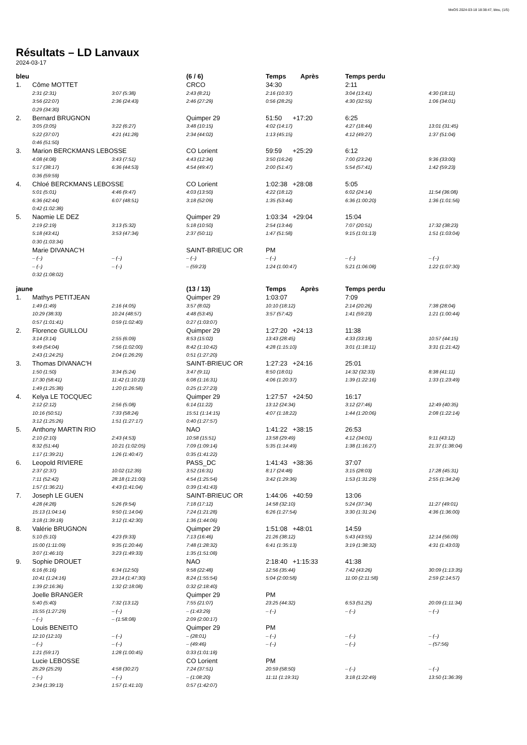MeOS 2024-03-18 18:38:47, bleu, (1/5)
Résultats – LD Lanvaux
2024-03-17
| bleu | | | (6 / 6) | Temps Après | Temps perdu | |
| --- | --- | --- | --- | --- | --- | --- |
| 1. | Côme MOTTET | | CRCO | 34:30 | 2:11 | |
| | 2:31 (2:31) | 3:07 (5:38) | 2:43 (8:21) | 2:16 (10:37) | 3:04 (13:41) | 4:30 (18:11) |
| | 3:56 (22:07) | 2:36 (24:43) | 2:46 (27:29) | 0:56 (28:25) | 4:30 (32:55) | 1:06 (34:01) |
| | 0:29 (34:30) | | | | | |
| 2. | Bernard BRUGNON | | Quimper 29 | 51:50 +17:20 | 6:25 | |
| | 3:05 (3:05) | 3:22 (6:27) | 3:48 (10:15) | 4:02 (14:17) | 4:27 (18:44) | 13:01 (31:45) |
| | 5:22 (37:07) | 4:21 (41:28) | 2:34 (44:02) | 1:13 (45:15) | 4:12 (49:27) | 1:37 (51:04) |
| | 0:46 (51:50) | | | | | |
| 3. | Marion BERCKMANS LEBOSSE | | CO Lorient | 59:59 +25:29 | 6:12 | |
| | 4:08 (4:08) | 3:43 (7:51) | 4:43 (12:34) | 3:50 (16:24) | 7:00 (23:24) | 9:36 (33:00) |
| | 5:17 (38:17) | 6:36 (44:53) | 4:54 (49:47) | 2:00 (51:47) | 5:54 (57:41) | 1:42 (59:23) |
| | 0:36 (59:59) | | | | | |
| 4. | Chloé BERCKMANS LEBOSSE | | CO Lorient | 1:02:38 +28:08 | 5:05 | |
| | 5:01 (5:01) | 4:46 (9:47) | 4:03 (13:50) | 4:22 (18:12) | 6:02 (24:14) | 11:54 (36:08) |
| | 6:36 (42:44) | 6:07 (48:51) | 3:18 (52:09) | 1:35 (53:44) | 6:36 (1:00:20) | 1:36 (1:01:56) |
| | 0:42 (1:02:38) | | | | | |
| 5. | Naomie LE DEZ | | Quimper 29 | 1:03:34 +29:04 | 15:04 | |
| | 2:19 (2:19) | 3:13 (5:32) | 5:18 (10:50) | 2:54 (13:44) | 7:07 (20:51) | 17:32 (38:23) |
| | 5:18 (43:41) | 3:53 (47:34) | 2:37 (50:11) | 1:47 (51:58) | 9:15 (1:01:13) | 1:51 (1:03:04) |
| | 0:30 (1:03:34) | | | | | |
| | Marie DIVANAC'H | | SAINT-BRIEUC OR | PM | | |
| | – (–) | – (–) | – (–) | – (–) | – (–) | – (–) |
| | – (–) | – (–) | – (59:23) | 1:24 (1:00:47) | 5:21 (1:06:08) | 1:22 (1:07:30) |
| | 0:32 (1:08:02) | | | | | |
| jaune | | | (13 / 13) | Temps Après | Temps perdu | |
| 1. | Mathys PETITJEAN | | Quimper 29 | 1:03:07 | 7:09 | |
| | 1:49 (1:49) | 2:16 (4:05) | 3:57 (8:02) | 10:10 (18:12) | 2:14 (20:26) | 7:38 (28:04) |
| | 10:29 (38:33) | 10:24 (48:57) | 4:48 (53:45) | 3:57 (57:42) | 1:41 (59:23) | 1:21 (1:00:44) |
| | 0:57 (1:01:41) | 0:59 (1:02:40) | 0:27 (1:03:07) | | | |
| 2. | Florence GUILLOU | | Quimper 29 | 1:27:20 +24:13 | 11:38 | |
| | 3:14 (3:14) | 2:55 (6:09) | 8:53 (15:02) | 13:43 (28:45) | 4:33 (33:18) | 10:57 (44:15) |
| | 9:49 (54:04) | 7:56 (1:02:00) | 8:42 (1:10:42) | 4:28 (1:15:10) | 3:01 (1:18:11) | 3:31 (1:21:42) |
| | 2:43 (1:24:25) | 2:04 (1:26:29) | 0:51 (1:27:20) | | | |
| 3. | Thomas DIVANAC'H | | SAINT-BRIEUC OR | 1:27:23 +24:16 | 25:01 | |
| | 1:50 (1:50) | 3:34 (5:24) | 3:47 (9:11) | 8:50 (18:01) | 14:32 (32:33) | 8:38 (41:11) |
| | 17:30 (58:41) | 11:42 (1:10:23) | 6:08 (1:16:31) | 4:06 (1:20:37) | 1:39 (1:22:16) | 1:33 (1:23:49) |
| | 1:49 (1:25:38) | 1:20 (1:26:58) | 0:25 (1:27:23) | | | |
| 4. | Kelya LE TOCQUEC | | Quimper 29 | 1:27:57 +24:50 | 16:17 | |
| | 2:12 (2:12) | 2:56 (5:08) | 6:14 (11:22) | 13:12 (24:34) | 3:12 (27:46) | 12:49 (40:35) |
| | 10:16 (50:51) | 7:33 (58:24) | 15:51 (1:14:15) | 4:07 (1:18:22) | 1:44 (1:20:06) | 2:08 (1:22:14) |
| | 3:12 (1:25:26) | 1:51 (1:27:17) | 0:40 (1:27:57) | | | |
| 5. | Anthony MARTIN RIO | | NAO | 1:41:22 +38:15 | 26:53 | |
| | 2:10 (2:10) | 2:43 (4:53) | 10:58 (15:51) | 13:58 (29:49) | 4:12 (34:01) | 9:11 (43:12) |
| | 8:32 (51:44) | 10:21 (1:02:05) | 7:09 (1:09:14) | 5:35 (1:14:49) | 1:38 (1:16:27) | 21:37 (1:38:04) |
| | 1:17 (1:39:21) | 1:26 (1:40:47) | 0:35 (1:41:22) | | | |
| 6. | Leopold RIVIERE | | PASS_DC | 1:41:43 +38:36 | 37:07 | |
| | 2:37 (2:37) | 10:02 (12:39) | 3:52 (16:31) | 8:17 (24:48) | 3:15 (28:03) | 17:28 (45:31) |
| | 7:11 (52:42) | 28:18 (1:21:00) | 4:54 (1:25:54) | 3:42 (1:29:36) | 1:53 (1:31:29) | 2:55 (1:34:24) |
| | 1:57 (1:36:21) | 4:43 (1:41:04) | 0:39 (1:41:43) | | | |
| 7. | Joseph LE GUEN | | SAINT-BRIEUC OR | 1:44:06 +40:59 | 13:06 | |
| | 4:28 (4:28) | 5:26 (9:54) | 7:18 (17:12) | 14:58 (32:10) | 5:24 (37:34) | 11:27 (49:01) |
| | 15:13 (1:04:14) | 9:50 (1:14:04) | 7:24 (1:21:28) | 6:26 (1:27:54) | 3:30 (1:31:24) | 4:36 (1:36:00) |
| | 3:18 (1:39:18) | 3:12 (1:42:30) | 1:36 (1:44:06) | | | |
| 8. | Valérie BRUGNON | | Quimper 29 | 1:51:08 +48:01 | 14:59 | |
| | 5:10 (5:10) | 4:23 (9:33) | 7:13 (16:46) | 21:26 (38:12) | 5:43 (43:55) | 12:14 (56:09) |
| | 15:00 (1:11:09) | 9:35 (1:20:44) | 7:48 (1:28:32) | 6:41 (1:35:13) | 3:19 (1:38:32) | 4:31 (1:43:03) |
| | 3:07 (1:46:10) | 3:23 (1:49:33) | 1:35 (1:51:08) | | | |
| 9. | Sophie DROUET | | NAO | 2:18:40 +1:15:33 | 41:38 | |
| | 6:16 (6:16) | 6:34 (12:50) | 9:58 (22:48) | 12:56 (35:44) | 7:42 (43:26) | 30:09 (1:13:35) |
| | 10:41 (1:24:16) | 23:14 (1:47:30) | 8:24 (1:55:54) | 5:04 (2:00:58) | 11:00 (2:11:58) | 2:59 (2:14:57) |
| | 1:39 (2:16:36) | 1:32 (2:18:08) | 0:32 (2:18:40) | | | |
| | Joelle BRANGER | | Quimper 29 | PM | | |
| | 5:40 (5:40) | 7:32 (13:12) | 7:55 (21:07) | 23:25 (44:32) | 6:53 (51:25) | 20:09 (1:11:34) |
| | 15:55 (1:27:29) | – (–) | – (1:43:29) | – (–) | – (–) | – (–) |
| | – (–) | – (1:58:08) | 2:09 (2:00:17) | | | |
| | Louis BENEITO | | Quimper 29 | PM | | |
| | 12:10 (12:10) | – (–) | – (28:01) | – (–) | – (–) | – (–) |
| | – (–) | – (–) | – (49:46) | – (–) | – (–) | – (57:56) |
| | 1:21 (59:17) | 1:28 (1:00:45) | 0:33 (1:01:18) | | | |
| | Lucie LEBOSSE | | CO Lorient | PM | | |
| | 25:29 (25:29) | 4:58 (30:27) | 7:24 (37:51) | 20:59 (58:50) | – (–) | – (–) |
| | – (–) | – (–) | – (1:08:20) | 11:11 (1:19:31) | 3:18 (1:22:49) | 13:50 (1:36:39) |
| | 2:34 (1:39:13) | 1:57 (1:41:10) | 0:57 (1:42:07) | | | |